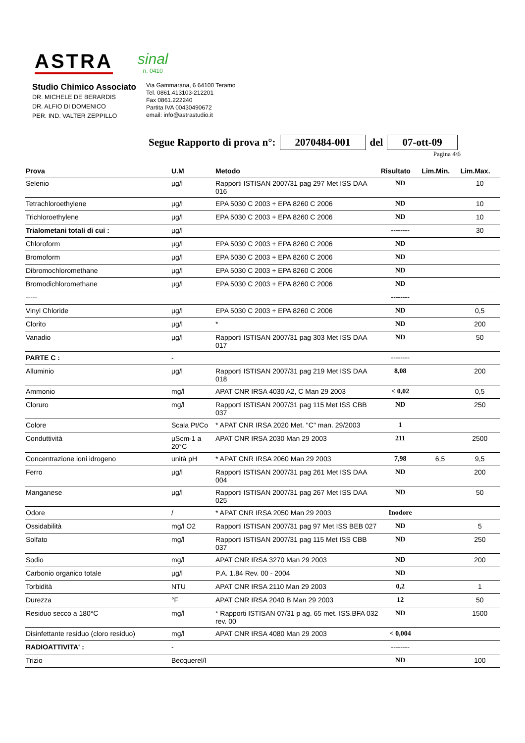ASTRA
sinal
n. 0410
Studio Chimico Associato
DR. MICHELE DE BERARDIS
DR. ALFIO DI DOMENICO
PER. IND. VALTER ZEPPILLO
Via Gammarana, 6 64100 Teramo
Tel. 0861.413103-212201
Fax 0861.222240
Partita IVA 00430490672
email: info@astrastudio.it
Segue Rapporto di prova n°: 2070484-001 del 07-ott-09
Pagina 4\6
| Prova | U.M | Metodo | Risultato | Lim.Min. | Lim.Max. |
| --- | --- | --- | --- | --- | --- |
| Selenio | µg/l | Rapporti ISTISAN 2007/31 pag 297 Met ISS DAA 016 | ND | | 10 |
| Tetrachloroethylene | µg/l | EPA 5030 C 2003 + EPA 8260 C 2006 | ND | | 10 |
| Trichloroethylene | µg/l | EPA 5030 C 2003 + EPA 8260 C 2006 | ND | | 10 |
| Trialometani totali di cui : | µg/l | | -------- | | 30 |
| Chloroform | µg/l | EPA 5030 C 2003 + EPA 8260 C 2006 | ND | | |
| Bromoform | µg/l | EPA 5030 C 2003 + EPA 8260 C 2006 | ND | | |
| Dibromochloromethane | µg/l | EPA 5030 C 2003 + EPA 8260 C 2006 | ND | | |
| Bromodichloromethane | µg/l | EPA 5030 C 2003 + EPA 8260 C 2006 | ND | | |
| ----- | | | -------- | | |
| Vinyl Chloride | µg/l | EPA 5030 C 2003 + EPA 8260 C 2006 | ND | | 0,5 |
| Clorito | µg/l | * | ND | | 200 |
| Vanadio | µg/l | Rapporti ISTISAN 2007/31 pag 303 Met ISS DAA 017 | ND | | 50 |
| PARTE C : | - | | -------- | | |
| Alluminio | µg/l | Rapporti ISTISAN 2007/31 pag 219 Met ISS DAA 018 | 8,08 | | 200 |
| Ammonio | mg/l | APAT CNR IRSA 4030 A2, C Man 29 2003 | < 0,02 | | 0,5 |
| Cloruro | mg/l | Rapporti ISTISAN 2007/31 pag 115 Met ISS CBB 037 | ND | | 250 |
| Colore | Scala Pt/Co | * APAT CNR IRSA 2020 Met. "C" man. 29/2003 | 1 | | |
| Conduttività | µScm-1 a 20°C | APAT CNR IRSA 2030 Man 29 2003 | 211 | | 2500 |
| Concentrazione ioni idrogeno | unità pH | * APAT CNR IRSA 2060 Man 29 2003 | 7,98 | 6,5 | 9,5 |
| Ferro | µg/l | Rapporti ISTISAN 2007/31 pag 261 Met ISS DAA 004 | ND | | 200 |
| Manganese | µg/l | Rapporti ISTISAN 2007/31 pag 267 Met ISS DAA 025 | ND | | 50 |
| Odore | / | * APAT CNR IRSA 2050 Man 29 2003 | Inodore | | |
| Ossidabilità | mg/l O2 | Rapporti ISTISAN 2007/31 pag 97 Met ISS BEB 027 | ND | | 5 |
| Solfato | mg/l | Rapporti ISTISAN 2007/31 pag 115 Met ISS CBB 037 | ND | | 250 |
| Sodio | mg/l | APAT CNR IRSA 3270 Man 29 2003 | ND | | 200 |
| Carbonio organico totale | µg/l | P.A. 1.84 Rev. 00 - 2004 | ND | | |
| Torbidità | NTU | APAT CNR IRSA 2110 Man 29 2003 | 0,2 | | 1 |
| Durezza | °F | APAT CNR IRSA 2040 B Man 29 2003 | 12 | | 50 |
| Residuo secco a 180°C | mg/l | * Rapporti ISTISAN 07/31 p ag. 65 met. ISS.BFA 032 rev. 00 | ND | | 1500 |
| Disinfettante residuo (cloro residuo) | mg/l | APAT CNR IRSA 4080 Man 29 2003 | < 0,004 | | |
| RADIOATTIVITA' : | - | | -------- | | |
| Trizio | Becquerel/l | | ND | | 100 |